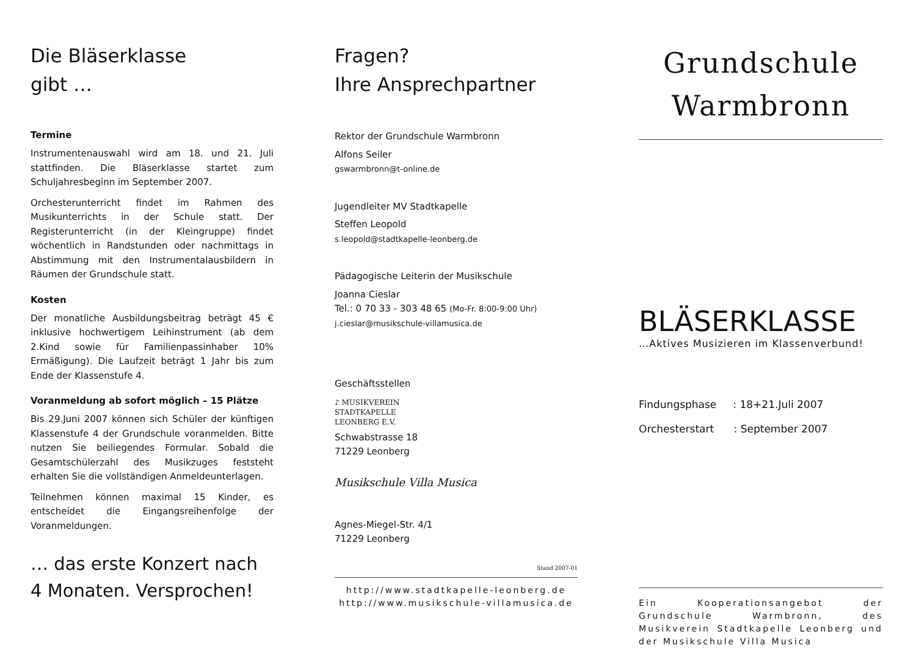Die Bläserklasse
gibt …
Termine
Instrumentenauswahl wird am 18. und 21. Juli stattfinden. Die Bläserklasse startet zum Schuljahresbeginn im September 2007.
Orchesterunterricht findet im Rahmen des Musikunterrichts in der Schule statt. Der Registerunterricht (in der Kleingruppe) findet wöchentlich in Randstunden oder nachmittags in Abstimmung mit den Instrumentalausbildern in Räumen der Grundschule statt.
Kosten
Der monatliche Ausbildungsbeitrag beträgt 45 € inklusive hochwertigem Leihinstrument (ab dem 2.Kind sowie für Familienpassinhaber 10% Ermäßigung). Die Laufzeit beträgt 1 Jahr bis zum Ende der Klassenstufe 4.
Voranmeldung ab sofort möglich – 15 Plätze
Bis 29.Juni 2007 können sich Schüler der künftigen Klassenstufe 4 der Grundschule voranmelden. Bitte nutzen Sie beiliegendes Formular. Sobald die Gesamtschülerzahl des Musikzuges feststeht erhalten Sie die vollständigen Anmeldeunterlagen.
Teilnehmen können maximal 15 Kinder, es entscheidet die Eingangsreihenfolge der Voranmeldungen.
… das erste Konzert nach
4 Monaten. Versprochen!
Fragen?
Ihre Ansprechpartner
Rektor der Grundschule Warmbronn
Alfons Seiler
gswarmbronn@t-online.de
Jugendleiter MV Stadtkapelle
Steffen Leopold
s.leopold@stadtkapelle-leonberg.de
Pädagogische Leiterin der Musikschule
Joanna Cieslar
Tel.: 0 70 33 - 303 48 65 (Mo-Fr. 8:00-9:00 Uhr)
j.cieslar@musikschule-villamusica.de
Geschäftsstellen
♪ MUSIKVEREIN
STADTKAPELLE
LEONBERG E.V.
Schwabstrasse 18
71229 Leonberg
Musikschule Villa Musica
Agnes-Miegel-Str. 4/1
71229 Leonberg
Stand 2007-01
http://www.stadtkapelle-leonberg.de
http://www.musikschule-villamusica.de
Grundschule
Warmbronn
BLÄSERKLASSE
…Aktives Musizieren im Klassenverbund!
Findungsphase : 18+21.Juli 2007
Orchesterstart : September 2007
Ein Kooperationsangebot der Grundschule Warmbronn, des Musikverein Stadtkapelle Leonberg und der Musikschule Villa Musica